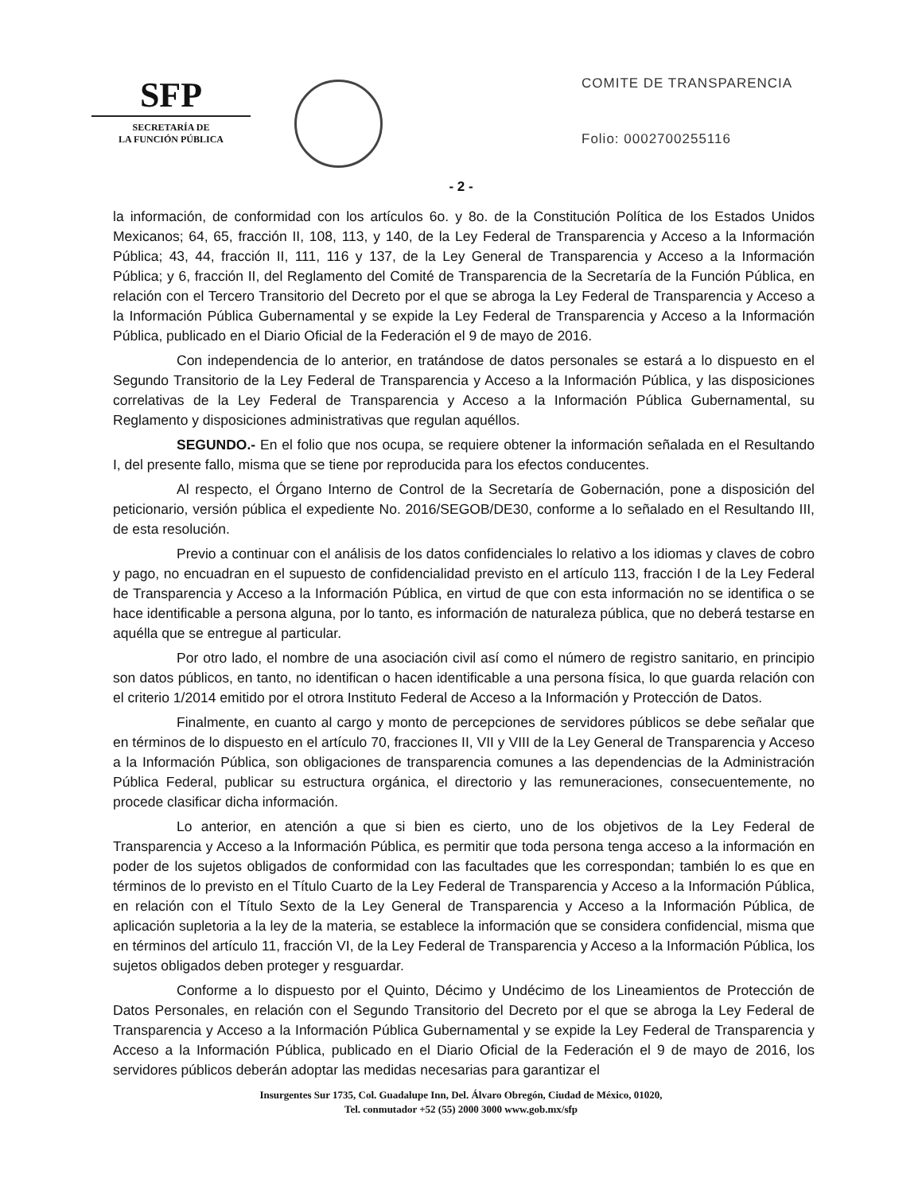SFP
SECRETARÍA DE
LA FUNCIÓN PÚBLICA
COMITE DE TRANSPARENCIA
Folio: 0002700255116
- 2 -
la información, de conformidad con los artículos 6o. y 8o. de la Constitución Política de los Estados Unidos Mexicanos; 64, 65, fracción II, 108, 113, y 140, de la Ley Federal de Transparencia y Acceso a la Información Pública; 43, 44, fracción II, 111, 116 y 137, de la Ley General de Transparencia y Acceso a la Información Pública; y 6, fracción II, del Reglamento del Comité de Transparencia de la Secretaría de la Función Pública, en relación con el Tercero Transitorio del Decreto por el que se abroga la Ley Federal de Transparencia y Acceso a la Información Pública Gubernamental y se expide la Ley Federal de Transparencia y Acceso a la Información Pública, publicado en el Diario Oficial de la Federación el 9 de mayo de 2016.
Con independencia de lo anterior, en tratándose de datos personales se estará a lo dispuesto en el Segundo Transitorio de la Ley Federal de Transparencia y Acceso a la Información Pública, y las disposiciones correlativas de la Ley Federal de Transparencia y Acceso a la Información Pública Gubernamental, su Reglamento y disposiciones administrativas que regulan aquéllos.
SEGUNDO.- En el folio que nos ocupa, se requiere obtener la información señalada en el Resultando I, del presente fallo, misma que se tiene por reproducida para los efectos conducentes.
Al respecto, el Órgano Interno de Control de la Secretaría de Gobernación, pone a disposición del peticionario, versión pública el expediente No. 2016/SEGOB/DE30, conforme a lo señalado en el Resultando III, de esta resolución.
Previo a continuar con el análisis de los datos confidenciales lo relativo a los idiomas y claves de cobro y pago, no encuadran en el supuesto de confidencialidad previsto en el artículo 113, fracción I de la Ley Federal de Transparencia y Acceso a la Información Pública, en virtud de que con esta información no se identifica o se hace identificable a persona alguna, por lo tanto, es información de naturaleza pública, que no deberá testarse en aquélla que se entregue al particular.
Por otro lado, el nombre de una asociación civil así como el número de registro sanitario, en principio son datos públicos, en tanto, no identifican o hacen identificable a una persona física, lo que guarda relación con el criterio 1/2014 emitido por el otrora Instituto Federal de Acceso a la Información y Protección de Datos.
Finalmente, en cuanto al cargo y monto de percepciones de servidores públicos se debe señalar que en términos de lo dispuesto en el artículo 70, fracciones II, VII y VIII de la Ley General de Transparencia y Acceso a la Información Pública, son obligaciones de transparencia comunes a las dependencias de la Administración Pública Federal, publicar su estructura orgánica, el directorio y las remuneraciones, consecuentemente, no procede clasificar dicha información.
Lo anterior, en atención a que si bien es cierto, uno de los objetivos de la Ley Federal de Transparencia y Acceso a la Información Pública, es permitir que toda persona tenga acceso a la información en poder de los sujetos obligados de conformidad con las facultades que les correspondan; también lo es que en términos de lo previsto en el Título Cuarto de la Ley Federal de Transparencia y Acceso a la Información Pública, en relación con el Título Sexto de la Ley General de Transparencia y Acceso a la Información Pública, de aplicación supletoria a la ley de la materia, se establece la información que se considera confidencial, misma que en términos del artículo 11, fracción VI, de la Ley Federal de Transparencia y Acceso a la Información Pública, los sujetos obligados deben proteger y resguardar.
Conforme a lo dispuesto por el Quinto, Décimo y Undécimo de los Lineamientos de Protección de Datos Personales, en relación con el Segundo Transitorio del Decreto por el que se abroga la Ley Federal de Transparencia y Acceso a la Información Pública Gubernamental y se expide la Ley Federal de Transparencia y Acceso a la Información Pública, publicado en el Diario Oficial de la Federación el 9 de mayo de 2016, los servidores públicos deberán adoptar las medidas necesarias para garantizar el
Insurgentes Sur 1735, Col. Guadalupe Inn, Del. Álvaro Obregón, Ciudad de México, 01020,
Tel. conmutador +52 (55) 2000 3000 www.gob.mx/sfp